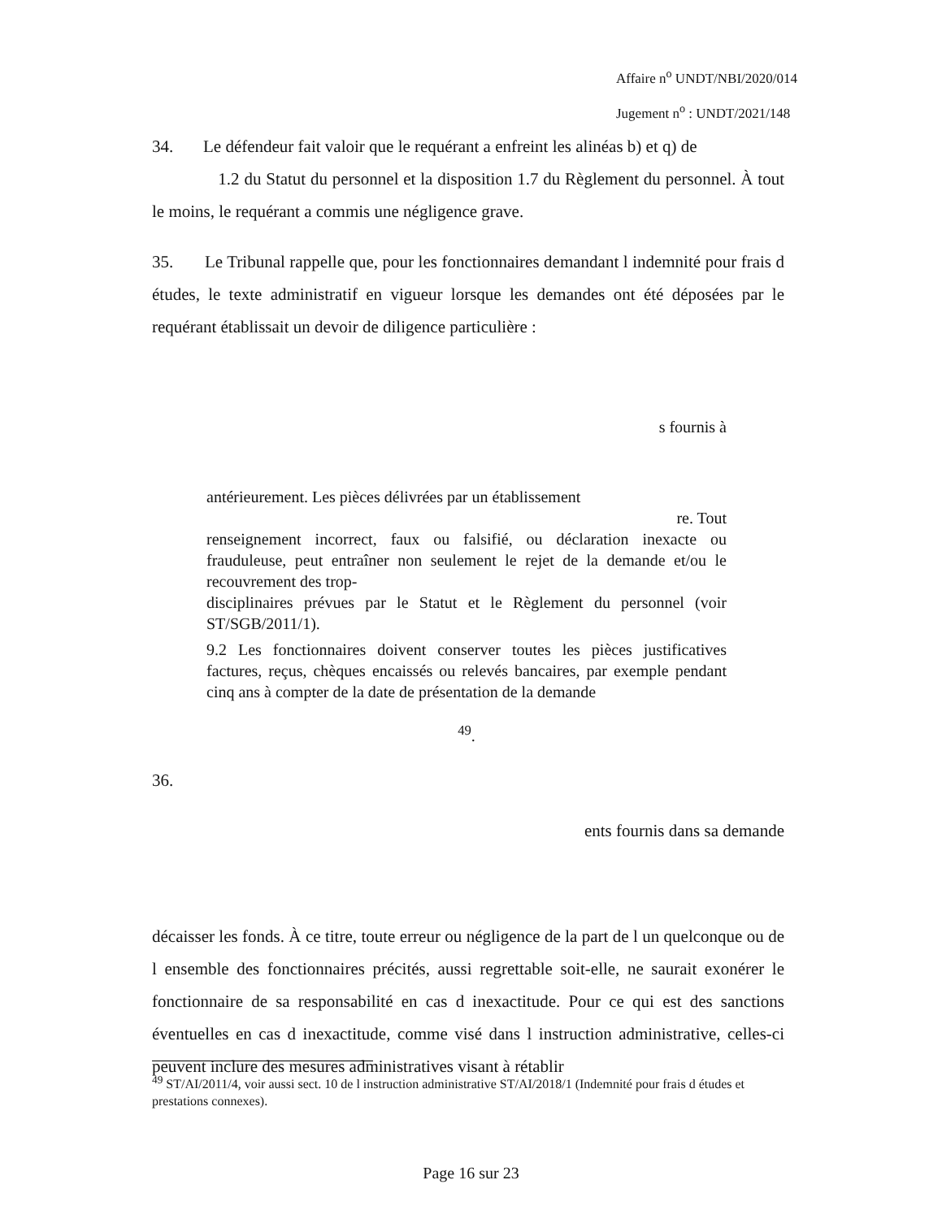Affaire n<sup>o</sup> UNDT/NBI/2020/014
Jugement n<sup>o</sup> : UNDT/2021/148
34. Le défendeur fait valoir que le requérant a enfreint les alinéas b) et q) de
1.2 du Statut du personnel et la disposition 1.7 du Règlement du personnel. À tout le moins, le requérant a commis une négligence grave.
35. Le Tribunal rappelle que, pour les fonctionnaires demandant l indemnité pour frais d études, le texte administratif en vigueur lorsque les demandes ont été déposées par le requérant établissait un devoir de diligence particulière :
s fournis à
antérieurement. Les pièces délivrées par un établissement
re. Tout
renseignement incorrect, faux ou falsifié, ou déclaration inexacte ou frauduleuse, peut entraîner non seulement le rejet de la demande et/ou le recouvrement des trop-
disciplinaires prévues par le Statut et le Règlement du personnel (voir ST/SGB/2011/1).
9.2 Les fonctionnaires doivent conserver toutes les pièces justificatives factures, reçus, chèques encaissés ou relevés bancaires, par exemple pendant cinq ans à compter de la date de présentation de la demande
<sup>49</sup>.
36.
ents fournis dans sa demande
décaisser les fonds. À ce titre, toute erreur ou négligence de la part de l un quelconque ou de l ensemble des fonctionnaires précités, aussi regrettable soit-elle, ne saurait exonérer le fonctionnaire de sa responsabilité en cas d inexactitude. Pour ce qui est des sanctions éventuelles en cas d inexactitude, comme visé dans l instruction administrative, celles-ci peuvent inclure des mesures administratives visant à rétablir
<sup>49</sup> ST/AI/2011/4, voir aussi sect. 10 de l instruction administrative ST/AI/2018/1 (Indemnité pour frais d études et prestations connexes).
Page 16 sur 23